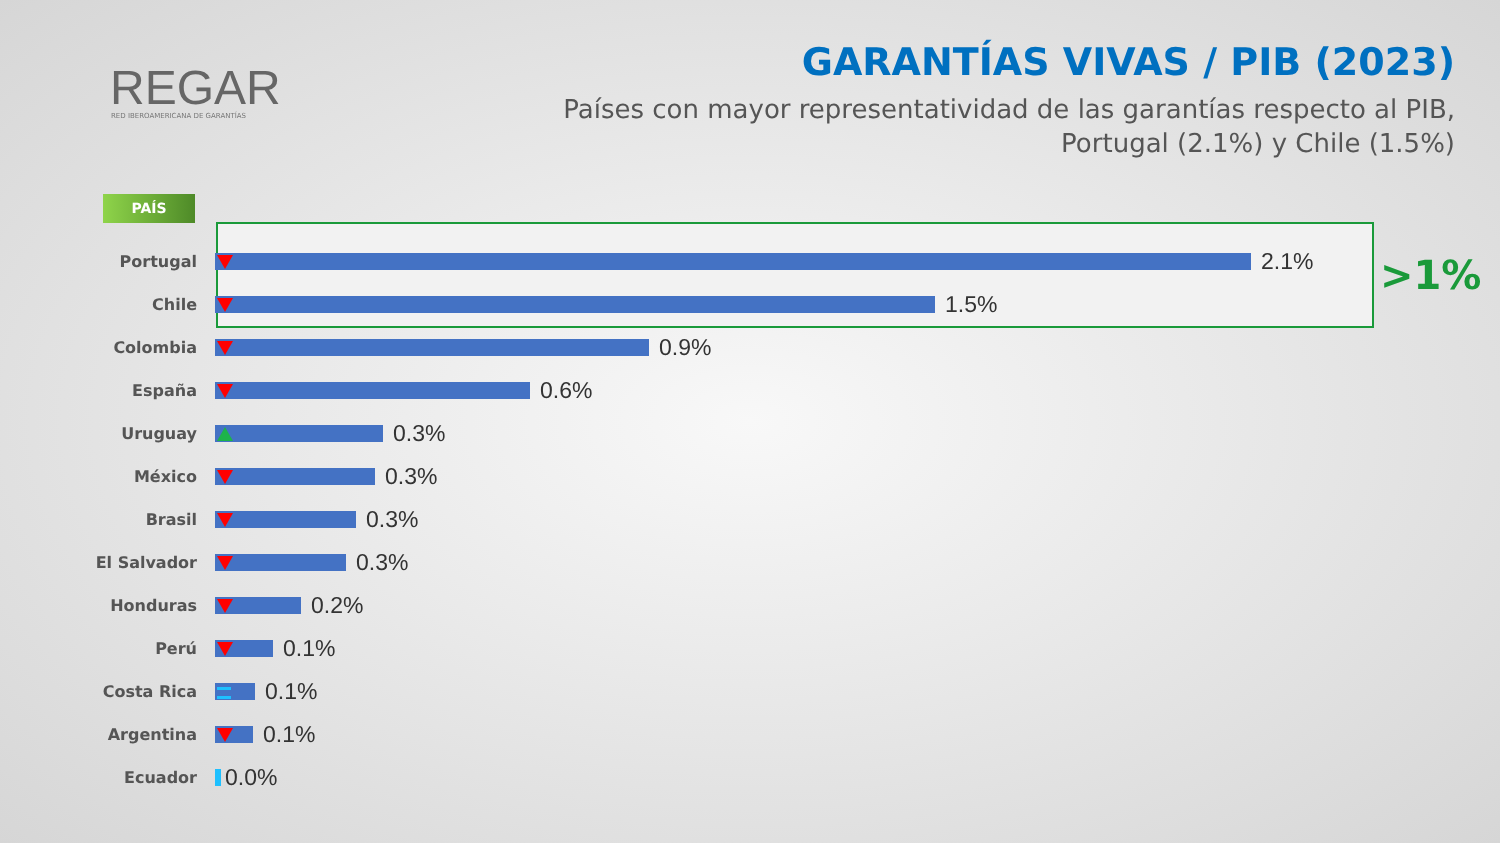REGAR
RED IBEROAMERICANA DE GARANTÍAS
GARANTÍAS VIVAS / PIB (2023)
Países con mayor representatividad de las garantías respecto al PIB,
Portugal (2.1%) y Chile (1.5%)
PAÍS
>1%
Portugal
2.1%
Chile
1.5%
Colombia
0.9%
España
0.6%
Uruguay
0.3%
México
0.3%
Brasil
0.3%
El Salvador
0.3%
Honduras
0.2%
Perú
0.1%
Costa Rica
0.1%
Argentina
0.1%
Ecuador
0.0%